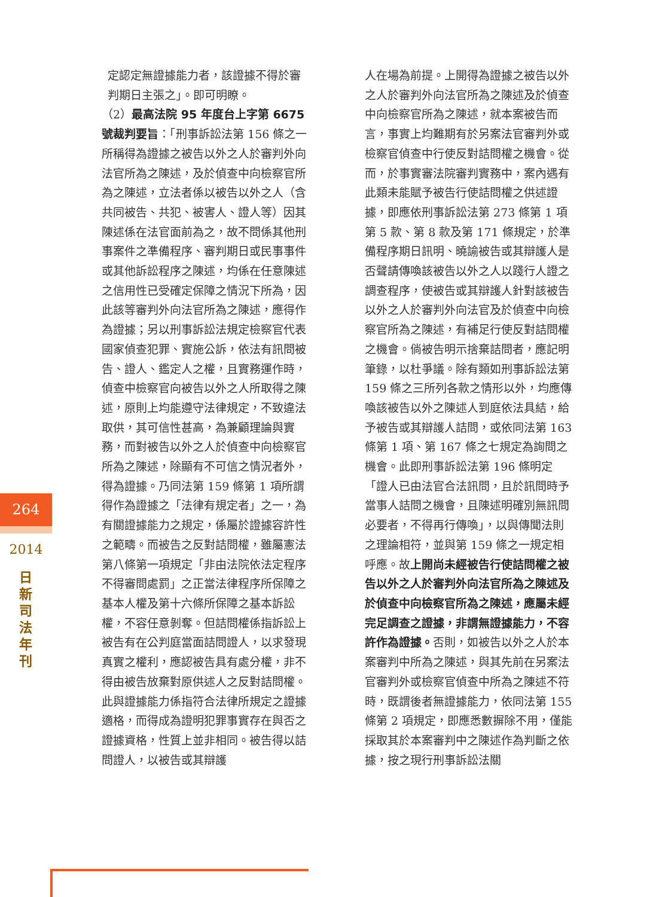定認定無證據能力者，該證據不得於審判期日主張之」。即可明瞭。
（2）最高法院 95 年度台上字第 6675 號裁判要旨：「刑事訴訟法第 156 條之一所稱得為證據之被告以外之人於審判外向法官所為之陳述，及於偵查中向檢察官所為之陳述，立法者係以被告以外之人（含共同被告、共犯、被害人、證人等）因其陳述係在法官面前為之，故不問係其他刑事案件之準備程序、審判期日或民事事件或其他訴訟程序之陳述，均係在任意陳述之信用性已受確定保障之情況下所為，因此該等審判外向法官所為之陳述，應得作為證據；另以刑事訴訟法規定檢察官代表國家偵查犯罪、實施公訴，依法有訊問被告、證人、鑑定人之權，且實務運作時，偵查中檢察官向被告以外之人所取得之陳述，原則上均能遵守法律規定，不致違法取供，其可信性甚高，為兼顧理論與實務，而對被告以外之人於偵查中向檢察官所為之陳述，除顯有不可信之情況者外，得為證據。乃同法第 159 條第 1 項所謂得作為證據之「法律有規定者」之一，為有關證據能力之規定，係屬於證據容許性之範疇。而被告之反對詰問權，雖屬憲法第八條第一項規定「非由法院依法定程序不得審問處罰」之正當法律程序所保障之基本人權及第十六條所保障之基本訴訟權，不容任意剝奪。但詰問權係指訴訟上被告有在公判庭當面詰問證人，以求發現真實之權利，應認被告具有處分權，非不得由被告放棄對原供述人之反對詰問權。此與證據能力係指符合法律所規定之證據適格，而得成為證明犯罪事實存在與否之證據資格，性質上並非相同。被告得以詰問證人，以被告或其辯護
人在場為前提。上開得為證據之被告以外之人於審判外向法官所為之陳述及於偵查中向檢察官所為之陳述，就本案被告而言，事實上均難期有於另案法官審判外或檢察官偵查中行使反對詰問權之機會。從而，於事實審法院審判實務中，案內遇有此類未能賦予被告行使詰問權之供述證據，即應依刑事訴訟法第 273 條第 1 項第 5 款、第 8 款及第 171 條規定，於準備程序期日訊明、曉諭被告或其辯護人是否聲請傳喚該被告以外之人以踐行人證之調查程序，使被告或其辯護人針對該被告以外之人於審判外向法官及於偵查中向檢察官所為之陳述，有補足行使反對詰問權之機會。倘被告明示捨棄詰問者，應記明筆錄，以杜爭議。除有類如刑事訴訟法第 159 條之三所列各款之情形以外，均應傳喚該被告以外之陳述人到庭依法具結，給予被告或其辯護人詰問，或依同法第 163 條第 1 項、第 167 條之七規定為詢問之機會。此即刑事訴訟法第 196 條明定「證人已由法官合法訊問，且於訊問時予當事人詰問之機會，且陳述明確別無訊問必要者，不得再行傳喚」，以與傳聞法則之理論相符，並與第 159 條之一規定相呼應。故上開尚未經被告行使詰問權之被告以外之人於審判外向法官所為之陳述及於偵查中向檢察官所為之陳述，應屬未經完足調查之證據，非謂無證據能力，不容許作為證據。否則，如被告以外之人於本案審判中所為之陳述，與其先前在另案法官審判外或檢察官偵查中所為之陳述不符時，既謂後者無證據能力，依同法第 155 條第 2 項規定，即應悉數摒除不用，僅能採取其於本案審判中之陳述作為判斷之依據，按之現行刑事訴訟法關
264
2014
日新司法年刊